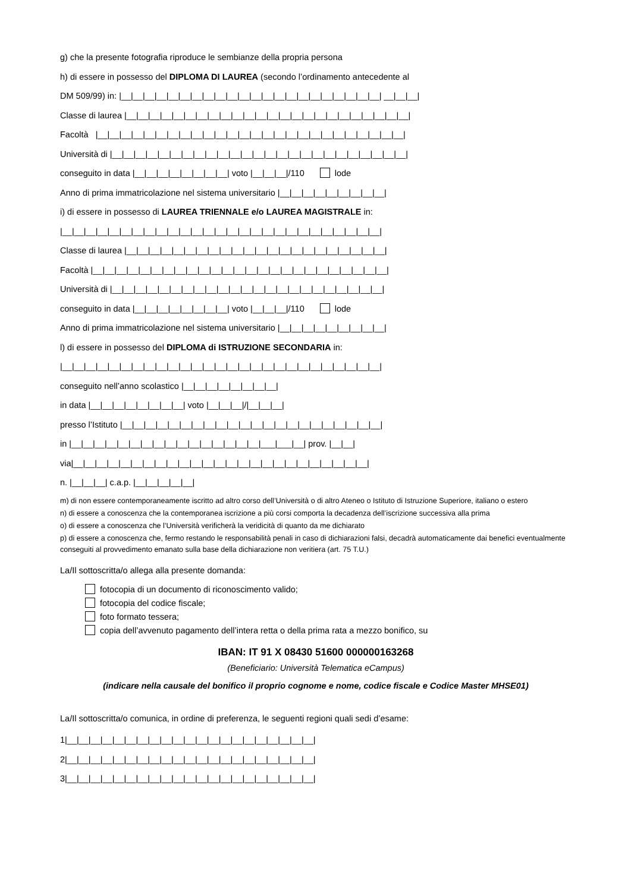g) che la presente fotografia riproduce le sembianze della propria persona
h) di essere in possesso del DIPLOMA DI LAUREA (secondo l’ordinamento antecedente al
DM 509/99) in: |__|__|__|__|__|__|__|__|__|__|__|__|__|__|__|__|__|__|__|__|__|__| __|__|__|
Classe di laurea |__|__|__|__|__|__|__|__|__|__|__|__|__|__|__|__|__|__|__|__|__|__|__|__|
Facoltà |__|__|__|__|__|__|__|__|__|__|__|__|__|__|__|__|__|__|__|__|__|__|__|__|__|__|
Università di |__|__|__|__|__|__|__|__|__|__|__|__|__|__|__|__|__|__|__|__|__|__|__|__|__|
conseguito in data |__|__|__|__|__|__|__|__| voto |__|__|__|/110 lode
Anno di prima immatricolazione nel sistema universitario |__|__|__|__|__|__|__|__|__|
i) di essere in possesso di LAUREA TRIENNALE e/o LAUREA MAGISTRALE in:
|__|__|__|__|__|__|__|__|__|__|__|__|__|__|__|__|__|__|__|__|__|__|__|__|__|__|__|
Classe di laurea |__|__|__|__|__|__|__|__|__|__|__|__|__|__|__|__|__|__|__|__|__|__|
Facoltà |__|__|__|__|__|__|__|__|__|__|__|__|__|__|__|__|__|__|__|__|__|__|__|__|__|
Università di |__|__|__|__|__|__|__|__|__|__|__|__|__|__|__|__|__|__|__|__|__|__|__|
conseguito in data |__|__|__|__|__|__|__|__| voto |__|__|__|/110 lode
Anno di prima immatricolazione nel sistema universitario |__|__|__|__|__|__|__|__|__|
l) di essere in possesso del DIPLOMA di ISTRUZIONE SECONDARIA in:
|__|__|__|__|__|__|__|__|__|__|__|__|__|__|__|__|__|__|__|__|__|__|__|__|__|__|__|
conseguito nell’anno scolastico |__|__|__|__|__|__|__|__|
in data |__|__|__|__|__|__|__|__| voto |__|__|__|/|__|__|__|
presso l’Istituto |__|__|__|__|__|__|__|__|__|__|__|__|__|__|__|__|__|__|__|__|__|__|
in |__|__|__|__|__|__|__|__|__|__|__|__|__|__|__|__|___|___|__| prov. |__|__|
via|__|__|__|__|__|__|__|__|__|__|__|__|__|__|__|__|__|__|__|__|__|__|__|__|__|
n. |__|__|__| c.a.p. |__|__|__|__|__|
m) di non essere contemporaneamente iscritto ad altro corso dell’Università o di altro Ateneo o Istituto di Istruzione Superiore, italiano o estero
n) di essere a conoscenza che la contemporanea iscrizione a più corsi comporta la decadenza dell’iscrizione successiva alla prima
o) di essere a conoscenza che l’Università verificherà la veridicità di quanto da me dichiarato
p) di essere a conoscenza che, fermo restando le responsabilità penali in caso di dichiarazioni falsi, decadrà automaticamente dai benefici eventualmente conseguiti al provvedimento emanato sulla base della dichiarazione non veritiera (art. 75 T.U.)
La/Il sottoscritta/o allega alla presente domanda:
fotocopia di un documento di riconoscimento valido;
fotocopia del codice fiscale;
foto formato tessera;
copia dell’avvenuto pagamento dell’intera retta o della prima rata a mezzo bonifico, su
IBAN: IT 91 X 08430 51600 000000163268
(Beneficiario: Università Telematica eCampus)
(indicare nella causale del bonifico il proprio cognome e nome, codice fiscale e Codice Master MHSE01)
La/Il sottoscritta/o comunica, in ordine di preferenza, le seguenti regioni quali sedi d’esame:
1|__|__|__|__|__|__|__|__|__|__|__|__|__|__|__|__|__|__|__|__|__|
2|__|__|__|__|__|__|__|__|__|__|__|__|__|__|__|__|__|__|__|__|__|
3|__|__|__|__|__|__|__|__|__|__|__|__|__|__|__|__|__|__|__|__|__|